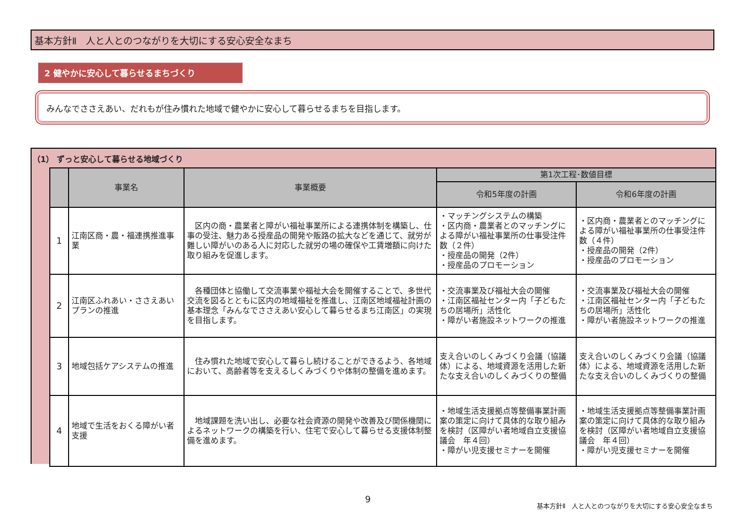基本方針Ⅱ　人と人とのつながりを大切にする安心安全なまち
2 健やかに安心して暮らせるまちづくり
みんなでささえあい、だれもが住み慣れた地域で健やかに安心して暮らせるまちを目指します。
（1） ずっと安心して暮らせる地域づくり
| | 事業名 | 事業概要 | 第1次工程･数値目標 | |
| --- | --- | --- | --- | --- |
| | | | 令和5年度の計画 | 令和6年度の計画 |
| 1 | 江南区商・農・福連携推進事業 | 区内の商・農業者と障がい福祉事業所による連携体制を構築し、仕事の受注、魅力ある授産品の開発や販路の拡大などを通じて、就労が難しい障がいのある人に対応した就労の場の確保や工賃増額に向けた取り組みを促進します。 | ・マッチングシステムの構築 ・区内商・農業者とのマッチングによる障がい福祉事業所の仕事受注件数（２件） ・授産品の開発（2件） ・授産品のプロモーション | ・区内商・農業者とのマッチングによる障がい福祉事業所の仕事受注件数（４件） ・授産品の開発（2件） ・授産品のプロモーション |
| 2 | 江南区ふれあい・ささえあいプランの推進 | 各種団体と協働して交流事業や福祉大会を開催することで、多世代交流を図るとともに区内の地域福祉を推進し、江南区地域福祉計画の基本理念「みんなでささえあい安心して暮らせるまち江南区」の実現を目指します。 | ・交流事業及び福祉大会の開催 ・江南区福祉センター内「子どもたちの居場所」活性化 ・障がい者施設ネットワークの推進 | ・交流事業及び福祉大会の開催 ・江南区福祉センター内「子どもたちの居場所」活性化 ・障がい者施設ネットワークの推進 |
| 3 | 地域包括ケアシステムの推進 | 住み慣れた地域で安心して暮らし続けることができるよう、各地域において、高齢者等を支えるしくみづくりや体制の整備を進めます。 | 支え合いのしくみづくり会議（協議体）による、地域資源を活用した新たな支え合いのしくみづくりの整備 | 支え合いのしくみづくり会議（協議体）による、地域資源を活用した新たな支え合いのしくみづくりの整備 |
| 4 | 地域で生活をおくる障がい者支援 | 地域課題を洗い出し、必要な社会資源の開発や改善及び関係機関によるネットワークの構築を行い、住宅で安心して暮らせる支援体制整備を進めます。 | ・地域生活支援拠点等整備事業計画案の策定に向けて具体的な取り組みを検討（区障がい者地域自立支援協議会 年４回） ・障がい児支援セミナーを開催 | ・地域生活支援拠点等整備事業計画案の策定に向けて具体的な取り組みを検討（区障がい者地域自立支援協議会 年４回） ・障がい児支援セミナーを開催 |
9
基本方針Ⅱ　人と人とのつながりを大切にする安心安全なまち